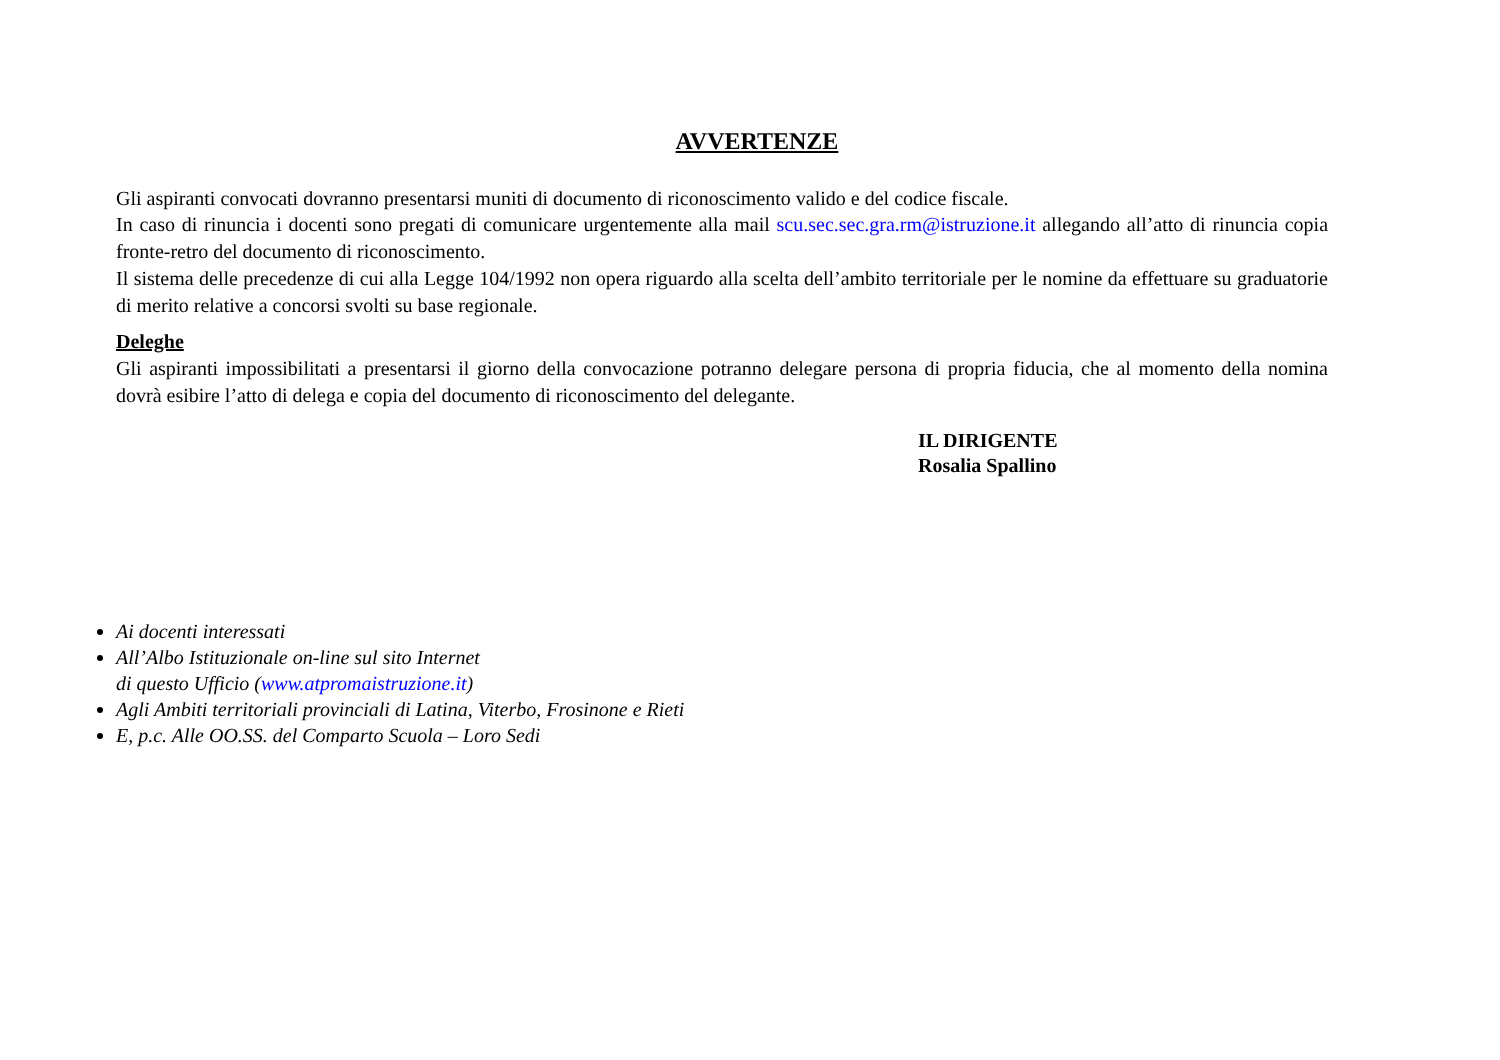AVVERTENZE
Gli aspiranti convocati dovranno presentarsi muniti di documento di riconoscimento valido e del codice fiscale.
In caso di rinuncia i docenti sono pregati di comunicare urgentemente alla mail scu.sec.sec.gra.rm@istruzione.it allegando all’atto di rinuncia copia fronte-retro del documento di riconoscimento.
Il sistema delle precedenze di cui alla Legge 104/1992 non opera riguardo alla scelta dell’ambito territoriale per le nomine da effettuare su graduatorie di merito relative a concorsi svolti su base regionale.
Deleghe
Gli aspiranti impossibilitati a presentarsi il giorno della convocazione potranno delegare persona di propria fiducia, che al momento della nomina dovrà esibire l’atto di delega e copia del documento di riconoscimento del delegante.
IL DIRIGENTE
Rosalia Spallino
Ai docenti interessati
All’Albo Istituzionale on-line sul sito Internet
di questo Ufficio (www.atpromaistruzione.it)
Agli Ambiti territoriali provinciali di Latina, Viterbo, Frosinone e Rieti
E, p.c. Alle OO.SS. del Comparto Scuola – Loro Sedi